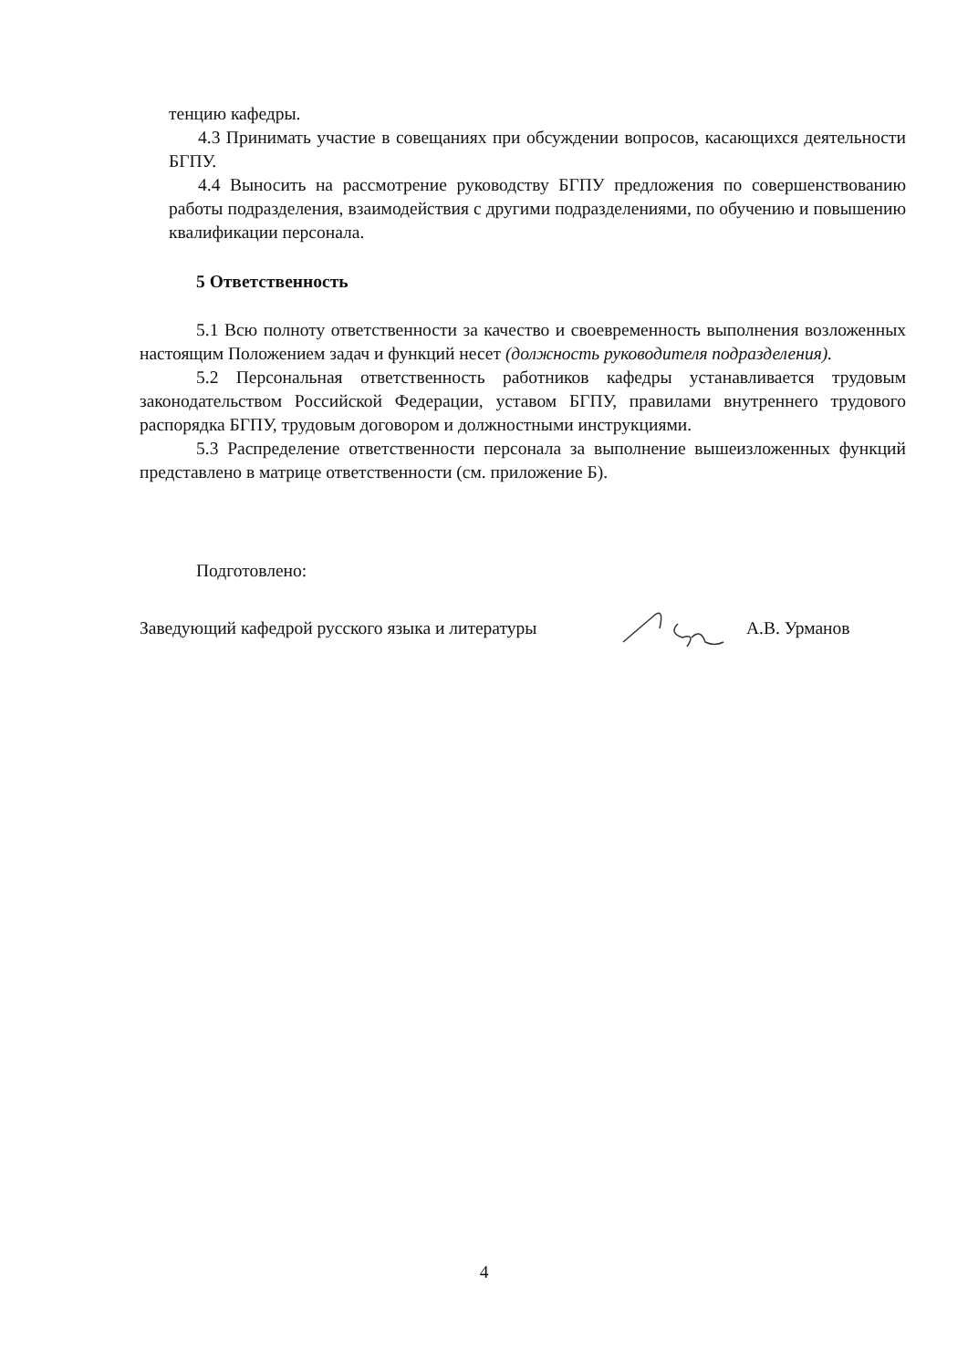тенцию кафедры.
4.3 Принимать участие в совещаниях при обсуждении вопросов, касающихся деятельности БГПУ.
4.4 Выносить на рассмотрение руководству БГПУ предложения по совершенствованию работы подразделения, взаимодействия с другими подразделениями, по обучению и повышению квалификации персонала.
5 Ответственность
5.1 Всю полноту ответственности за качество и своевременность выполнения возложенных настоящим Положением задач и функций несет (должность руководителя подразделения).
5.2 Персональная ответственность работников кафедры устанавливается трудовым законодательством Российской Федерации, уставом БГПУ, правилами внутреннего трудового распорядка БГПУ, трудовым договором и должностными инструкциями.
5.3 Распределение ответственности персонала за выполнение вышеизложенных функций представлено в матрице ответственности (см. приложение Б).
Подготовлено:
Заведующий кафедрой русского языка и литературы А.В. Урманов
4